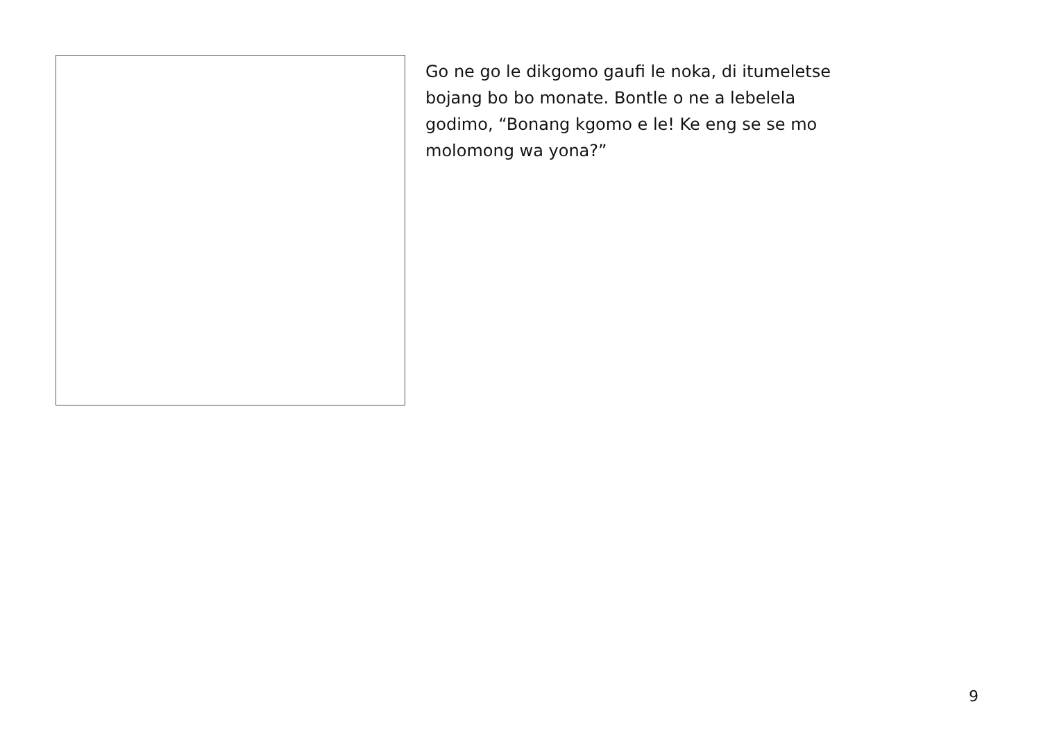Go ne go le dikgomo gaufi le noka, di itumeletse
bojang bo bo monate. Bontle o ne a lebelela
godimo, “Bonang kgomo e le! Ke eng se se mo
molomong wa yona?”
9